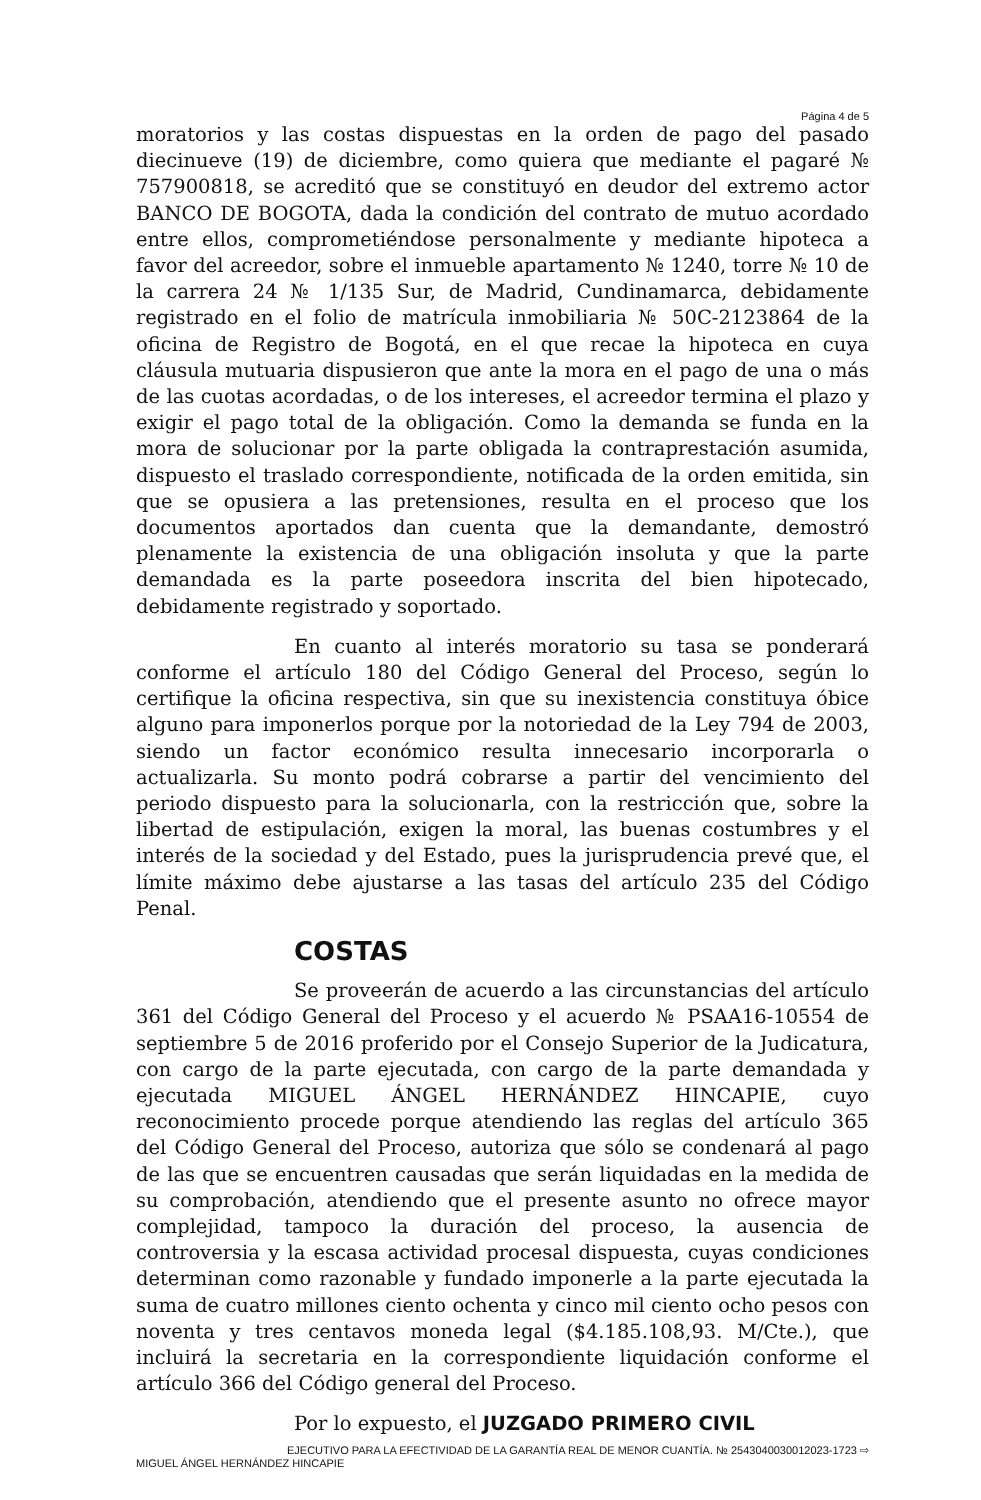Página 4 de 5
moratorios y las costas dispuestas en la orden de pago del pasado diecinueve (19) de diciembre, como quiera que mediante el pagaré № 757900818, se acreditó que se constituyó en deudor del extremo actor BANCO DE BOGOTA, dada la condición del contrato de mutuo acordado entre ellos, comprometiéndose personalmente y mediante hipoteca a favor del acreedor, sobre el inmueble apartamento № 1240, torre № 10 de la carrera 24 № 1/135 Sur, de Madrid, Cundinamarca, debidamente registrado en el folio de matrícula inmobiliaria № 50C-2123864 de la oficina de Registro de Bogotá, en el que recae la hipoteca en cuya cláusula mutuaria dispusieron que ante la mora en el pago de una o más de las cuotas acordadas, o de los intereses, el acreedor termina el plazo y exigir el pago total de la obligación. Como la demanda se funda en la mora de solucionar por la parte obligada la contraprestación asumida, dispuesto el traslado correspondiente, notificada de la orden emitida, sin que se opusiera a las pretensiones, resulta en el proceso que los documentos aportados dan cuenta que la demandante, demostró plenamente la existencia de una obligación insoluta y que la parte demandada es la parte poseedora inscrita del bien hipotecado, debidamente registrado y soportado.
En cuanto al interés moratorio su tasa se ponderará conforme el artículo 180 del Código General del Proceso, según lo certifique la oficina respectiva, sin que su inexistencia constituya óbice alguno para imponerlos porque por la notoriedad de la Ley 794 de 2003, siendo un factor económico resulta innecesario incorporarla o actualizarla. Su monto podrá cobrarse a partir del vencimiento del periodo dispuesto para la solucionarla, con la restricción que, sobre la libertad de estipulación, exigen la moral, las buenas costumbres y el interés de la sociedad y del Estado, pues la jurisprudencia prevé que, el límite máximo debe ajustarse a las tasas del artículo 235 del Código Penal.
COSTAS
Se proveerán de acuerdo a las circunstancias del artículo 361 del Código General del Proceso y el acuerdo № PSAA16-10554 de septiembre 5 de 2016 proferido por el Consejo Superior de la Judicatura, con cargo de la parte ejecutada, con cargo de la parte demandada y ejecutada MIGUEL ÁNGEL HERNÁNDEZ HINCAPIE, cuyo reconocimiento procede porque atendiendo las reglas del artículo 365 del Código General del Proceso, autoriza que sólo se condenará al pago de las que se encuentren causadas que serán liquidadas en la medida de su comprobación, atendiendo que el presente asunto no ofrece mayor complejidad, tampoco la duración del proceso, la ausencia de controversia y la escasa actividad procesal dispuesta, cuyas condiciones determinan como razonable y fundado imponerle a la parte ejecutada la suma de cuatro millones ciento ochenta y cinco mil ciento ocho pesos con noventa y tres centavos moneda legal ($4.185.108,93. M/Cte.), que incluirá la secretaria en la correspondiente liquidación conforme el artículo 366 del Código general del Proceso.
Por lo expuesto, el JUZGADO PRIMERO CIVIL
EJECUTIVO PARA LA EFECTIVIDAD DE LA GARANTÍA REAL DE MENOR CUANTÍA. № 2543040030012023-1723 ⇨
MIGUEL ÁNGEL HERNÁNDEZ HINCAPIE